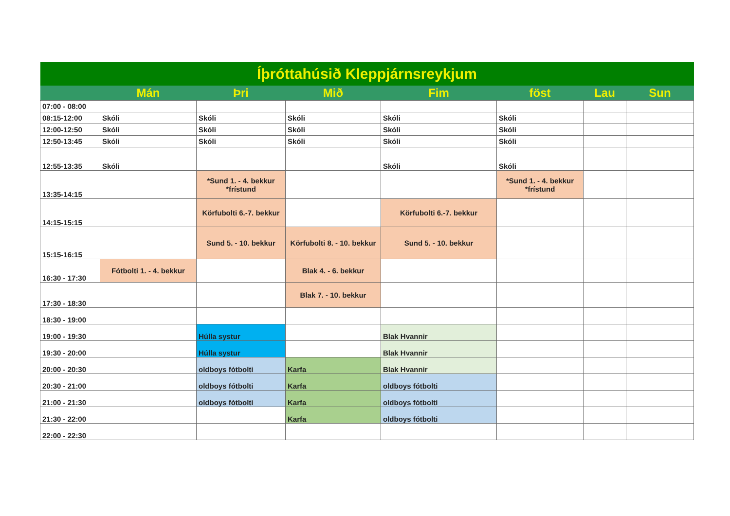| Íþróttahúsið Kleppjárnsreykjum | | | | | | | |
| --- | --- | --- | --- | --- | --- | --- | --- |
| | Mán | Þri | Mið | Fim | föst | Lau | Sun |
| 07:00 - 08:00 | | | | | | | |
| 08:15-12:00 | Skóli | Skóli | Skóli | Skóli | Skóli | | |
| 12:00-12:50 | Skóli | Skóli | Skóli | Skóli | Skóli | | |
| 12:50-13:45 | Skóli | Skóli | Skóli | Skóli | Skóli | | |
| 12:55-13:35 | Skóli | | | Skóli | Skóli | | |
| 13:35-14:15 | | *Sund 1. - 4. bekkur *frístund | | | *Sund 1. - 4. bekkur *frístund | | |
| 14:15-15:15 | | Körfubolti 6.-7. bekkur | | Körfubolti 6.-7. bekkur | | | |
| 15:15-16:15 | | Sund 5. - 10. bekkur | Körfubolti 8. - 10. bekkur | Sund 5. - 10. bekkur | | | |
| 16:30 - 17:30 | Fótbolti 1. - 4. bekkur | | Blak 4. - 6. bekkur | | | | |
| 17:30 - 18:30 | | | Blak 7. - 10. bekkur | | | | |
| 18:30 - 19:00 | | | | | | | |
| 19:00 - 19:30 | | Húlla systur | | Blak Hvannir | | | |
| 19:30 - 20:00 | | Húlla systur | | Blak Hvannir | | | |
| 20:00 - 20:30 | | oldboys fótbolti | Karfa | Blak Hvannir | | | |
| 20:30 - 21:00 | | oldboys fótbolti | Karfa | oldboys fótbolti | | | |
| 21:00 - 21:30 | | oldboys fótbolti | Karfa | oldboys fótbolti | | | |
| 21:30 - 22:00 | | | Karfa | oldboys fótbolti | | | |
| 22:00 - 22:30 | | | | | | | |